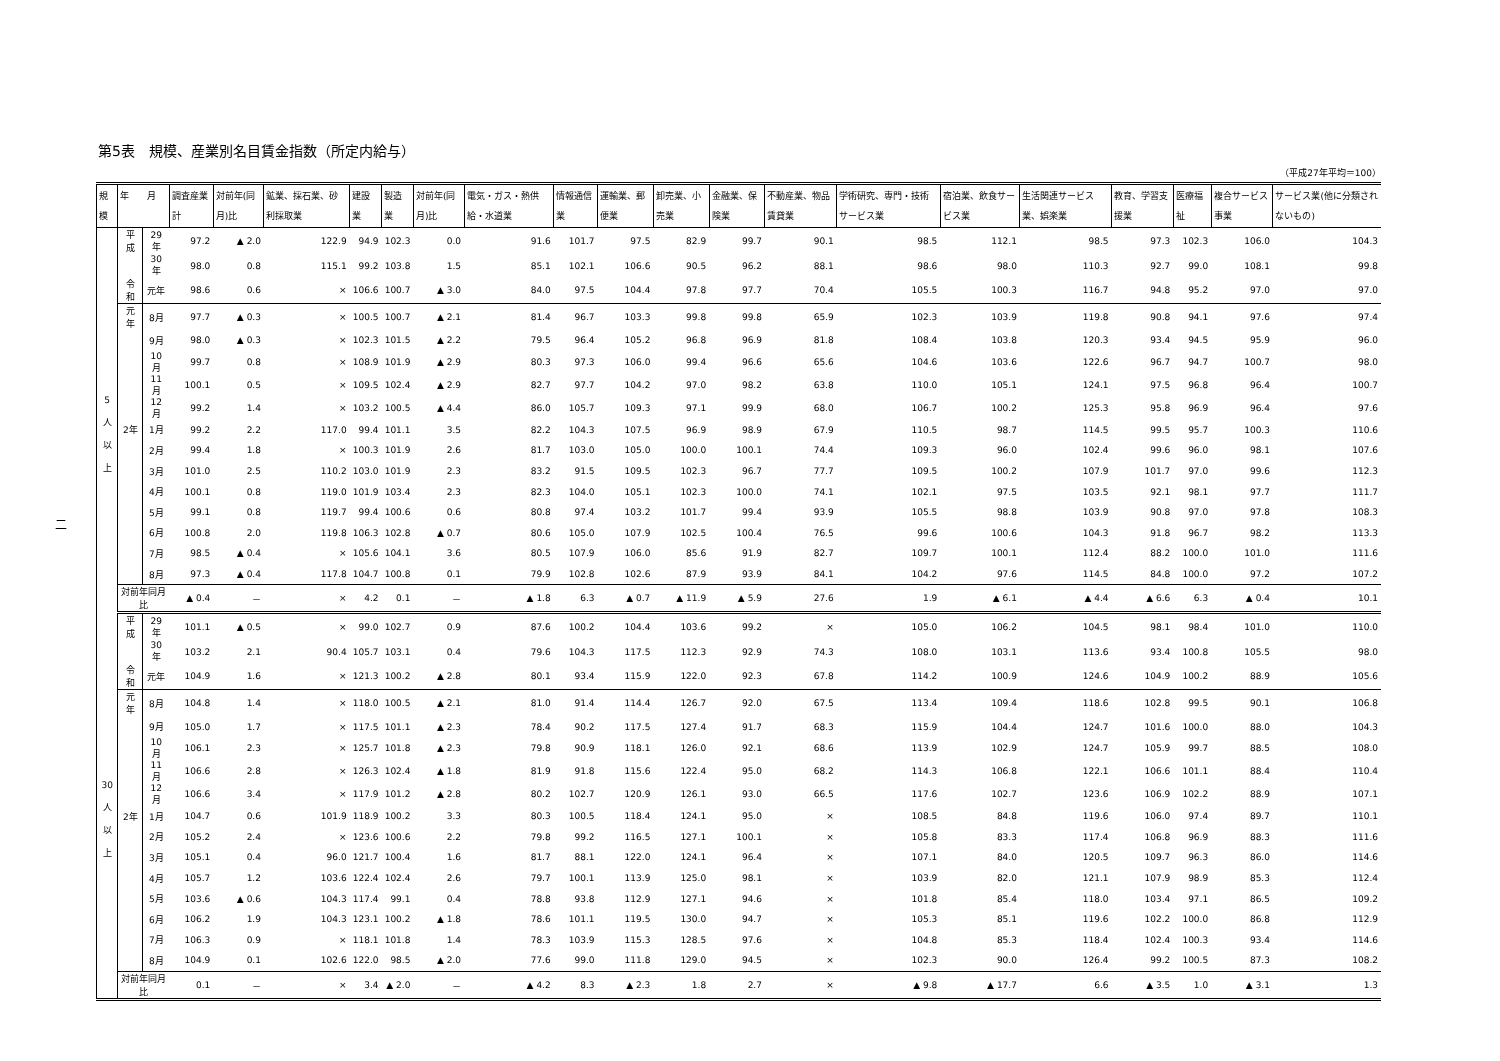二
第5表　規模、産業別名目賃金指数（所定内給与）
（平成27年平均＝100）
| 規模 | 年 月 | | 調査産業計 | 対前年(同月)比 | 鉱業、採石業、砂利採取業 | 建設業 | 製造業 | 対前年(同月)比 | 電気・ガス・熱供給・水道業 | 情報通信業 | 運輸業、郵便業 | 卸売業、小売業 | 金融業、保険業 | 不動産業、物品賃貸業 | 学術研究、専門・技術サービス業 | 宿泊業、飲食サービス業 | 生活関連サービス業、娯楽業 | 教育、学習支援業 | 医療福祉 | 複合サービス事業 | サービス業(他に分類されないもの) |
| --- | --- | --- | --- | --- | --- | --- | --- | --- | --- | --- | --- | --- | --- | --- | --- | --- | --- | --- | --- | --- | --- |
| 5 人 以 上 | 平成 | 29年 | 97.2 | ▲ 2.0 | 122.9 | 94.9 | 102.3 | 0.0 | 91.6 | 101.7 | 97.5 | 82.9 | 99.7 | 90.1 | 98.5 | 112.1 | 98.5 | 97.3 | 102.3 | 106.0 | 104.3 |
| | | 30年 | 98.0 | 0.8 | 115.1 | 99.2 | 103.8 | 1.5 | 85.1 | 102.1 | 106.6 | 90.5 | 96.2 | 88.1 | 98.6 | 98.0 | 110.3 | 92.7 | 99.0 | 108.1 | 99.8 |
| | 令和 | 元年 | 98.6 | 0.6 | × | 106.6 | 100.7 | ▲ 3.0 | 84.0 | 97.5 | 104.4 | 97.8 | 97.7 | 70.4 | 105.5 | 100.3 | 116.7 | 94.8 | 95.2 | 97.0 | 97.0 |
| | 元年 | 8月 | 97.7 | ▲ 0.3 | × | 100.5 | 100.7 | ▲ 2.1 | 81.4 | 96.7 | 103.3 | 99.8 | 99.8 | 65.9 | 102.3 | 103.9 | 119.8 | 90.8 | 94.1 | 97.6 | 97.4 |
| | | 9月 | 98.0 | ▲ 0.3 | × | 102.3 | 101.5 | ▲ 2.2 | 79.5 | 96.4 | 105.2 | 96.8 | 96.9 | 81.8 | 108.4 | 103.8 | 120.3 | 93.4 | 94.5 | 95.9 | 96.0 |
| | | 10月 | 99.7 | 0.8 | × | 108.9 | 101.9 | ▲ 2.9 | 80.3 | 97.3 | 106.0 | 99.4 | 96.6 | 65.6 | 104.6 | 103.6 | 122.6 | 96.7 | 94.7 | 100.7 | 98.0 |
| | | 11月 | 100.1 | 0.5 | × | 109.5 | 102.4 | ▲ 2.9 | 82.7 | 97.7 | 104.2 | 97.0 | 98.2 | 63.8 | 110.0 | 105.1 | 124.1 | 97.5 | 96.8 | 96.4 | 100.7 |
| | | 12月 | 99.2 | 1.4 | × | 103.2 | 100.5 | ▲ 4.4 | 86.0 | 105.7 | 109.3 | 97.1 | 99.9 | 68.0 | 106.7 | 100.2 | 125.3 | 95.8 | 96.9 | 96.4 | 97.6 |
| | 2年 | 1月 | 99.2 | 2.2 | 117.0 | 99.4 | 101.1 | 3.5 | 82.2 | 104.3 | 107.5 | 96.9 | 98.9 | 67.9 | 110.5 | 98.7 | 114.5 | 99.5 | 95.7 | 100.3 | 110.6 |
| | | 2月 | 99.4 | 1.8 | × | 100.3 | 101.9 | 2.6 | 81.7 | 103.0 | 105.0 | 100.0 | 100.1 | 74.4 | 109.3 | 96.0 | 102.4 | 99.6 | 96.0 | 98.1 | 107.6 |
| | | 3月 | 101.0 | 2.5 | 110.2 | 103.0 | 101.9 | 2.3 | 83.2 | 91.5 | 109.5 | 102.3 | 96.7 | 77.7 | 109.5 | 100.2 | 107.9 | 101.7 | 97.0 | 99.6 | 112.3 |
| | | 4月 | 100.1 | 0.8 | 119.0 | 101.9 | 103.4 | 2.3 | 82.3 | 104.0 | 105.1 | 102.3 | 100.0 | 74.1 | 102.1 | 97.5 | 103.5 | 92.1 | 98.1 | 97.7 | 111.7 |
| | | 5月 | 99.1 | 0.8 | 119.7 | 99.4 | 100.6 | 0.6 | 80.8 | 97.4 | 103.2 | 101.7 | 99.4 | 93.9 | 105.5 | 98.8 | 103.9 | 90.8 | 97.0 | 97.8 | 108.3 |
| | | 6月 | 100.8 | 2.0 | 119.8 | 106.3 | 102.8 | ▲ 0.7 | 80.6 | 105.0 | 107.9 | 102.5 | 100.4 | 76.5 | 99.6 | 100.6 | 104.3 | 91.8 | 96.7 | 98.2 | 113.3 |
| | | 7月 | 98.5 | ▲ 0.4 | × | 105.6 | 104.1 | 3.6 | 80.5 | 107.9 | 106.0 | 85.6 | 91.9 | 82.7 | 109.7 | 100.1 | 112.4 | 88.2 | 100.0 | 101.0 | 111.6 |
| | | 8月 | 97.3 | ▲ 0.4 | 117.8 | 104.7 | 100.8 | 0.1 | 79.9 | 102.8 | 102.6 | 87.9 | 93.9 | 84.1 | 104.2 | 97.6 | 114.5 | 84.8 | 100.0 | 97.2 | 107.2 |
| | 対前年同月比 | | ▲ 0.4 | － | × | 4.2 | 0.1 | － | ▲ 1.8 | 6.3 | ▲ 0.7 | ▲ 11.9 | ▲ 5.9 | 27.6 | 1.9 | ▲ 6.1 | ▲ 4.4 | ▲ 6.6 | 6.3 | ▲ 0.4 | 10.1 |
| | 平成 | 29年 | 101.1 | ▲ 0.5 | × | 99.0 | 102.7 | 0.9 | 87.6 | 100.2 | 104.4 | 103.6 | 99.2 | × | 105.0 | 106.2 | 104.5 | 98.1 | 98.4 | 101.0 | 110.0 |
| 30 人 以 上 | | 30年 | 103.2 | 2.1 | 90.4 | 105.7 | 103.1 | 0.4 | 79.6 | 104.3 | 117.5 | 112.3 | 92.9 | 74.3 | 108.0 | 103.1 | 113.6 | 93.4 | 100.8 | 105.5 | 98.0 |
| | 令和 | 元年 | 104.9 | 1.6 | × | 121.3 | 100.2 | ▲ 2.8 | 80.1 | 93.4 | 115.9 | 122.0 | 92.3 | 67.8 | 114.2 | 100.9 | 124.6 | 104.9 | 100.2 | 88.9 | 105.6 |
| | 元年 | 8月 | 104.8 | 1.4 | × | 118.0 | 100.5 | ▲ 2.1 | 81.0 | 91.4 | 114.4 | 126.7 | 92.0 | 67.5 | 113.4 | 109.4 | 118.6 | 102.8 | 99.5 | 90.1 | 106.8 |
| | | 9月 | 105.0 | 1.7 | × | 117.5 | 101.1 | ▲ 2.3 | 78.4 | 90.2 | 117.5 | 127.4 | 91.7 | 68.3 | 115.9 | 104.4 | 124.7 | 101.6 | 100.0 | 88.0 | 104.3 |
| | | 10月 | 106.1 | 2.3 | × | 125.7 | 101.8 | ▲ 2.3 | 79.8 | 90.9 | 118.1 | 126.0 | 92.1 | 68.6 | 113.9 | 102.9 | 124.7 | 105.9 | 99.7 | 88.5 | 108.0 |
| | | 11月 | 106.6 | 2.8 | × | 126.3 | 102.4 | ▲ 1.8 | 81.9 | 91.8 | 115.6 | 122.4 | 95.0 | 68.2 | 114.3 | 106.8 | 122.1 | 106.6 | 101.1 | 88.4 | 110.4 |
| | | 12月 | 106.6 | 3.4 | × | 117.9 | 101.2 | ▲ 2.8 | 80.2 | 102.7 | 120.9 | 126.1 | 93.0 | 66.5 | 117.6 | 102.7 | 123.6 | 106.9 | 102.2 | 88.9 | 107.1 |
| | 2年 | 1月 | 104.7 | 0.6 | 101.9 | 118.9 | 100.2 | 3.3 | 80.3 | 100.5 | 118.4 | 124.1 | 95.0 | × | 108.5 | 84.8 | 119.6 | 106.0 | 97.4 | 89.7 | 110.1 |
| | | 2月 | 105.2 | 2.4 | × | 123.6 | 100.6 | 2.2 | 79.8 | 99.2 | 116.5 | 127.1 | 100.1 | × | 105.8 | 83.3 | 117.4 | 106.8 | 96.9 | 88.3 | 111.6 |
| | | 3月 | 105.1 | 0.4 | 96.0 | 121.7 | 100.4 | 1.6 | 81.7 | 88.1 | 122.0 | 124.1 | 96.4 | × | 107.1 | 84.0 | 120.5 | 109.7 | 96.3 | 86.0 | 114.6 |
| | | 4月 | 105.7 | 1.2 | 103.6 | 122.4 | 102.4 | 2.6 | 79.7 | 100.1 | 113.9 | 125.0 | 98.1 | × | 103.9 | 82.0 | 121.1 | 107.9 | 98.9 | 85.3 | 112.4 |
| | | 5月 | 103.6 | ▲ 0.6 | 104.3 | 117.4 | 99.1 | 0.4 | 78.8 | 93.8 | 112.9 | 127.1 | 94.6 | × | 101.8 | 85.4 | 118.0 | 103.4 | 97.1 | 86.5 | 109.2 |
| | | 6月 | 106.2 | 1.9 | 104.3 | 123.1 | 100.2 | ▲ 1.8 | 78.6 | 101.1 | 119.5 | 130.0 | 94.7 | × | 105.3 | 85.1 | 119.6 | 102.2 | 100.0 | 86.8 | 112.9 |
| | | 7月 | 106.3 | 0.9 | × | 118.1 | 101.8 | 1.4 | 78.3 | 103.9 | 115.3 | 128.5 | 97.6 | × | 104.8 | 85.3 | 118.4 | 102.4 | 100.3 | 93.4 | 114.6 |
| | | 8月 | 104.9 | 0.1 | 102.6 | 122.0 | 98.5 | ▲ 2.0 | 77.6 | 99.0 | 111.8 | 129.0 | 94.5 | × | 102.3 | 90.0 | 126.4 | 99.2 | 100.5 | 87.3 | 108.2 |
| | 対前年同月比 | | 0.1 | － | × | 3.4 | ▲ 2.0 | － | ▲ 4.2 | 8.3 | ▲ 2.3 | 1.8 | 2.7 | × | ▲ 9.8 | ▲ 17.7 | 6.6 | ▲ 3.5 | 1.0 | ▲ 3.1 | 1.3 |